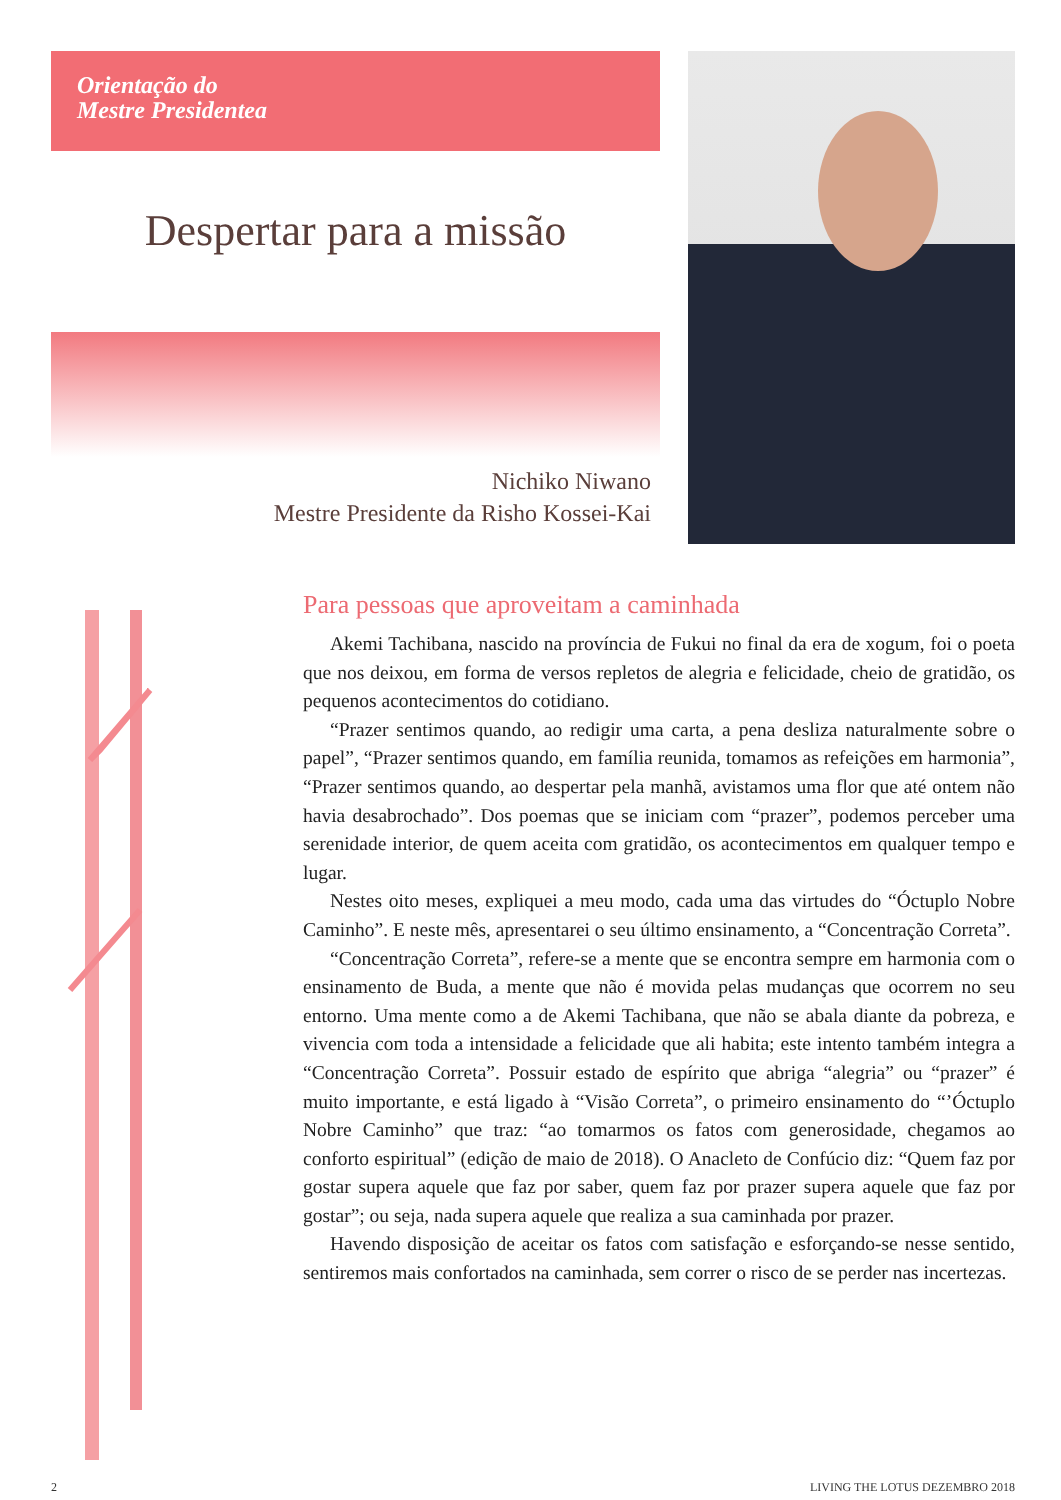Orientação do
Mestre Presidentea
Despertar para a missão
Nichiko Niwano
Mestre Presidente da Risho Kossei-Kai
Para pessoas que aproveitam a caminhada
Akemi Tachibana, nascido na província de Fukui no final da era de xogum, foi o poeta que nos deixou, em forma de versos repletos de alegria e felicidade, cheio de gratidão, os pequenos acontecimentos do cotidiano.
“Prazer sentimos quando, ao redigir uma carta, a pena desliza naturalmente sobre o papel”, “Prazer sentimos quando, em família reunida, tomamos as refeições em harmonia”, “Prazer sentimos quando, ao despertar pela manhã, avistamos uma flor que até ontem não havia desabrochado”. Dos poemas que se iniciam com “prazer”, podemos perceber uma serenidade interior, de quem aceita com gratidão, os acontecimentos em qualquer tempo e lugar.
Nestes oito meses, expliquei a meu modo, cada uma das virtudes do “Óctuplo Nobre Caminho”. E neste mês, apresentarei o seu último ensinamento, a “Concentração Correta”.
“Concentração Correta”, refere-se a mente que se encontra sempre em harmonia com o ensinamento de Buda, a mente que não é movida pelas mudanças que ocorrem no seu entorno. Uma mente como a de Akemi Tachibana, que não se abala diante da pobreza, e vivencia com toda a intensidade a felicidade que ali habita; este intento também integra a “Concentração Correta”. Possuir estado de espírito que abriga “alegria” ou “prazer” é muito importante, e está ligado à “Visão Correta”, o primeiro ensinamento do “’Óctuplo Nobre Caminho” que traz: “ao tomarmos os fatos com generosidade, chegamos ao conforto espiritual” (edição de maio de 2018). O Anacleto de Confúcio diz: “Quem faz por gostar supera aquele que faz por saber, quem faz por prazer supera aquele que faz por gostar”; ou seja, nada supera aquele que realiza a sua caminhada por prazer.
Havendo disposição de aceitar os fatos com satisfação e esforçando-se nesse sentido, sentiremos mais confortados na caminhada, sem correr o risco de se perder nas incertezas.
2 LIVING THE LOTUS DEZEMBRO 2018